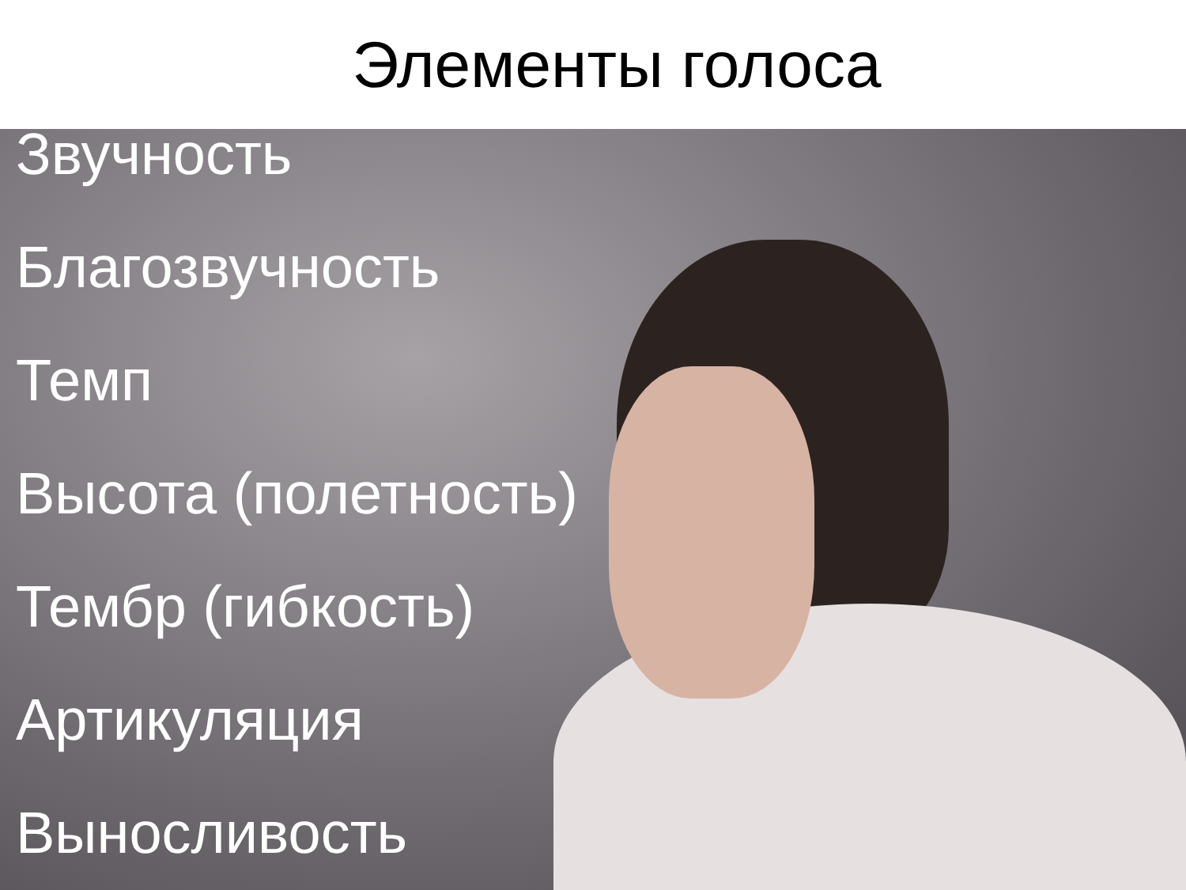Элементы голоса
Звучность
Благозвучность
Темп
Высота (полетность)
Тембр (гибкость)
Артикуляция
Выносливость